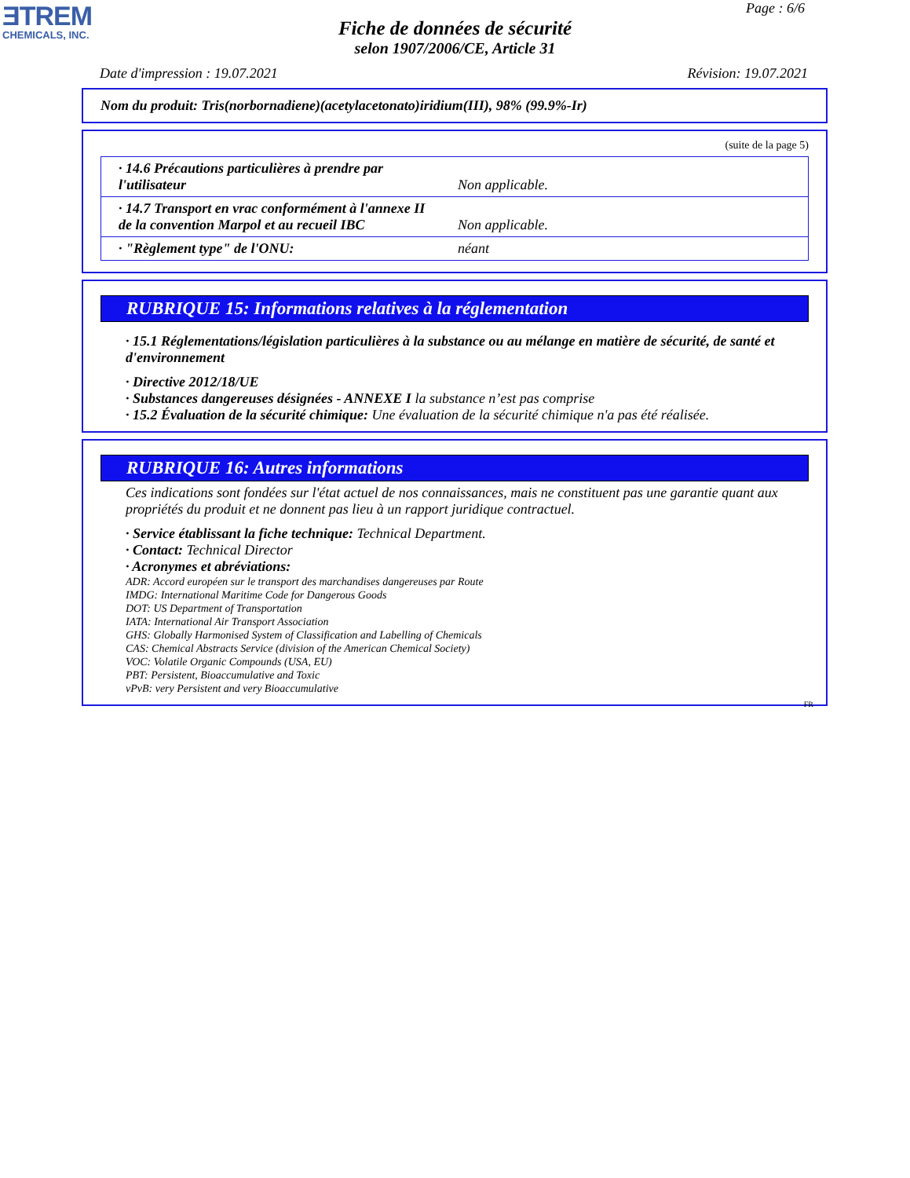ƎTREM
CHEMICALS, INC.
Page : 6/6
Fiche de données de sécurité
selon 1907/2006/CE, Article 31
Date d'impression : 19.07.2021 Révision: 19.07.2021
Nom du produit: Tris(norbornadiene)(acetylacetonato)iridium(III), 98% (99.9%-Ir)
(suite de la page 5)
| · 14.6 Précautions particulières à prendre par l'utilisateur | Non applicable. |
| · 14.7 Transport en vrac conformément à l'annexe II de la convention Marpol et au recueil IBC | Non applicable. |
| · "Règlement type" de l'ONU: | néant |
RUBRIQUE 15: Informations relatives à la réglementation
· 15.1 Réglementations/législation particulières à la substance ou au mélange en matière de sécurité, de santé et d'environnement
· Directive 2012/18/UE
· Substances dangereuses désignées - ANNEXE I la substance n’est pas comprise
· 15.2 Évaluation de la sécurité chimique: Une évaluation de la sécurité chimique n'a pas été réalisée.
RUBRIQUE 16: Autres informations
Ces indications sont fondées sur l'état actuel de nos connaissances, mais ne constituent pas une garantie quant aux propriétés du produit et ne donnent pas lieu à un rapport juridique contractuel.
· Service établissant la fiche technique: Technical Department.
· Contact: Technical Director
· Acronymes et abréviations:
ADR: Accord européen sur le transport des marchandises dangereuses par Route
IMDG: International Maritime Code for Dangerous Goods
DOT: US Department of Transportation
IATA: International Air Transport Association
GHS: Globally Harmonised System of Classification and Labelling of Chemicals
CAS: Chemical Abstracts Service (division of the American Chemical Society)
VOC: Volatile Organic Compounds (USA, EU)
PBT: Persistent, Bioaccumulative and Toxic
vPvB: very Persistent and very Bioaccumulative
FR